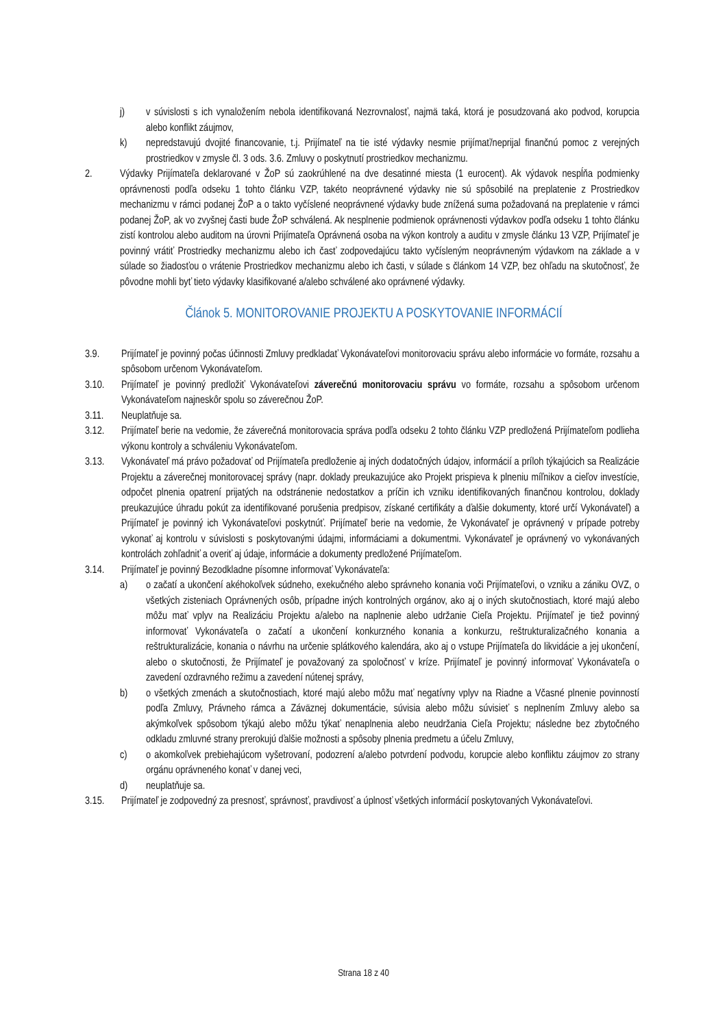j) v súvislosti s ich vynaložením nebola identifikovaná Nezrovnalosť, najmä taká, ktorá je posudzovaná ako podvod, korupcia alebo konflikt záujmov,
k) nepredstavujú dvojité financovanie, t.j. Prijímateľ na tie isté výdavky nesmie prijímať/neprijal finančnú pomoc z verejných prostriedkov v zmysle čl. 3 ods. 3.6. Zmluvy o poskytnutí prostriedkov mechanizmu.
2. Výdavky Prijímateľa deklarované v ŽoP sú zaokrúhlené na dve desatinné miesta (1 eurocent). Ak výdavok nespĺňa podmienky oprávnenosti podľa odseku 1 tohto článku VZP, takéto neoprávnené výdavky nie sú spôsobilé na preplatenie z Prostriedkov mechanizmu v rámci podanej ŽoP a o takto vyčíslené neoprávnené výdavky bude znížená suma požadovaná na preplatenie v rámci podanej ŽoP, ak vo zvyšnej časti bude ŽoP schválená. Ak nesplnenie podmienok oprávnenosti výdavkov podľa odseku 1 tohto článku zistí kontrolou alebo auditom na úrovni Prijímateľa Oprávnená osoba na výkon kontroly a auditu v zmysle článku 13 VZP, Prijímateľ je povinný vrátiť Prostriedky mechanizmu alebo ich časť zodpovedajúcu takto vyčísleným neoprávneným výdavkom na základe a v súlade so žiadosťou o vrátenie Prostriedkov mechanizmu alebo ich časti, v súlade s článkom 14 VZP, bez ohľadu na skutočnosť, že pôvodne mohli byť tieto výdavky klasifikované a/alebo schválené ako oprávnené výdavky.
Článok 5. MONITOROVANIE PROJEKTU A POSKYTOVANIE INFORMÁCIÍ
3.9. Prijímateľ je povinný počas účinnosti Zmluvy predkladať Vykonávateľovi monitorovaciu správu alebo informácie vo formáte, rozsahu a spôsobom určenom Vykonávateľom.
3.10. Prijímateľ je povinný predložiť Vykonávateľovi záverečnú monitorovaciu správu vo formáte, rozsahu a spôsobom určenom Vykonávateľom najneskôr spolu so záverečnou ŽoP.
3.11. Neuplatňuje sa.
3.12. Prijímateľ berie na vedomie, že záverečná monitorovacia správa podľa odseku 2 tohto článku VZP predložená Prijímateľom podlieha výkonu kontroly a schváleniu Vykonávateľom.
3.13. Vykonávateľ má právo požadovať od Prijímateľa predloženie aj iných dodatočných údajov, informácií a príloh týkajúcich sa Realizácie Projektu a záverečnej monitorovacej správy (napr. doklady preukazujúce ako Projekt prispieva k plneniu míľnikov a cieľov investície, odpočet plnenia opatrení prijatých na odstránenie nedostatkov a príčin ich vzniku identifikovaných finančnou kontrolou, doklady preukazujúce úhradu pokút za identifikované porušenia predpisov, získané certifikáty a ďalšie dokumenty, ktoré určí Vykonávateľ) a Prijímateľ je povinný ich Vykonávateľovi poskytnúť. Prijímateľ berie na vedomie, že Vykonávateľ je oprávnený v prípade potreby vykonať aj kontrolu v súvislosti s poskytovanými údajmi, informáciami a dokumentmi. Vykonávateľ je oprávnený vo vykonávaných kontrolách zohľadniť a overiť aj údaje, informácie a dokumenty predložené Prijímateľom.
3.14. Prijímateľ je povinný Bezodkladne písomne informovať Vykonávateľa:
a) o začatí a ukončení akéhokoľvek súdneho, exekučného alebo správneho konania voči Prijímateľovi, o vzniku a zániku OVZ, o všetkých zisteniach Oprávnených osôb, prípadne iných kontrolných orgánov, ako aj o iných skutočnostiach, ktoré majú alebo môžu mať vplyv na Realizáciu Projektu a/alebo na naplnenie alebo udržanie Cieľa Projektu. Prijímateľ je tiež povinný informovať Vykonávateľa o začatí a ukončení konkurzného konania a konkurzu, reštrukturalizačného konania a reštrukturalizácie, konania o návrhu na určenie splátkového kalendára, ako aj o vstupe Prijímateľa do likvidácie a jej ukončení, alebo o skutočnosti, že Prijímateľ je považovaný za spoločnosť v kríze. Prijímateľ je povinný informovať Vykonávateľa o zavedení ozdravného režimu a zavedení nútenej správy,
b) o všetkých zmenách a skutočnostiach, ktoré majú alebo môžu mať negatívny vplyv na Riadne a Včasné plnenie povinností podľa Zmluvy, Právneho rámca a Záväznej dokumentácie, súvisia alebo môžu súvisieť s neplnením Zmluvy alebo sa akýmkoľvek spôsobom týkajú alebo môžu týkať nenaplnenia alebo neudržania Cieľa Projektu; následne bez zbytočného odkladu zmluvné strany prerokujú ďalšie možnosti a spôsoby plnenia predmetu a účelu Zmluvy,
c) o akomkoľvek prebiehajúcom vyšetrovaní, podozrení a/alebo potvrdení podvodu, korupcie alebo konfliktu záujmov zo strany orgánu oprávneného konať v danej veci,
d) neuplatňuje sa.
3.15. Prijímateľ je zodpovedný za presnosť, správnosť, pravdivosť a úplnosť všetkých informácií poskytovaných Vykonávateľovi.
Strana 18 z 40